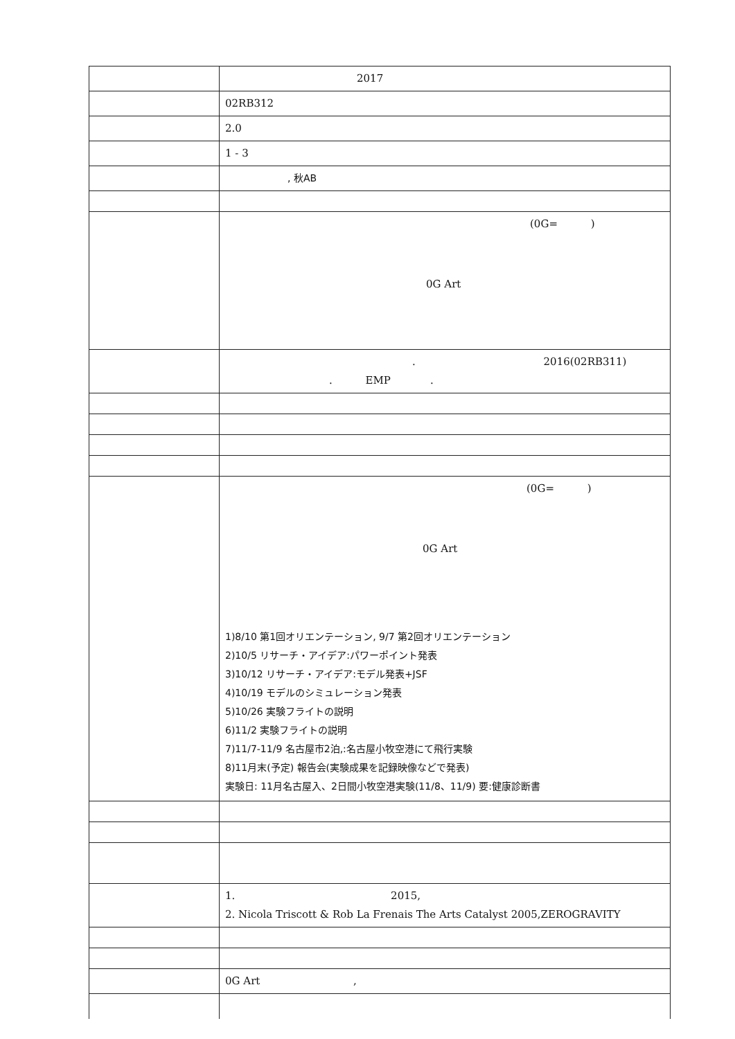| | 2017 |
| | 02RB312 |
| | 2.0 |
| | 1 - 3 |
| | , 秋AB |
| | (0G= ) 0G Art |
| | . 2016(02RB311) . EMP . |
| | (0G= ) 0G Art 1)8/10 第1回オリエンテーション, 9/7 第2回オリエンテーション 2)10/5 リサーチ・アイデア:パワーポイント発表 3)10/12 リサーチ・アイデア:モデル発表+JSF 4)10/19 モデルのシミュレーション発表 5)10/26 実験フライトの説明 6)11/2 実験フライトの説明 7)11/7-11/9 名古屋市2泊,:名古屋小牧空港にて飛行実験 8)11月末(予定) 報告会(実験成果を記録映像などで発表) 実験日: 11月名古屋入、2日間小牧空港実験(11/8、11/9) 要:健康診断書 |
| | 1. 2015, 2. Nicola Triscott & Rob La Frenais The Arts Catalyst 2005,ZEROGRAVITY |
| | 0G Art , |